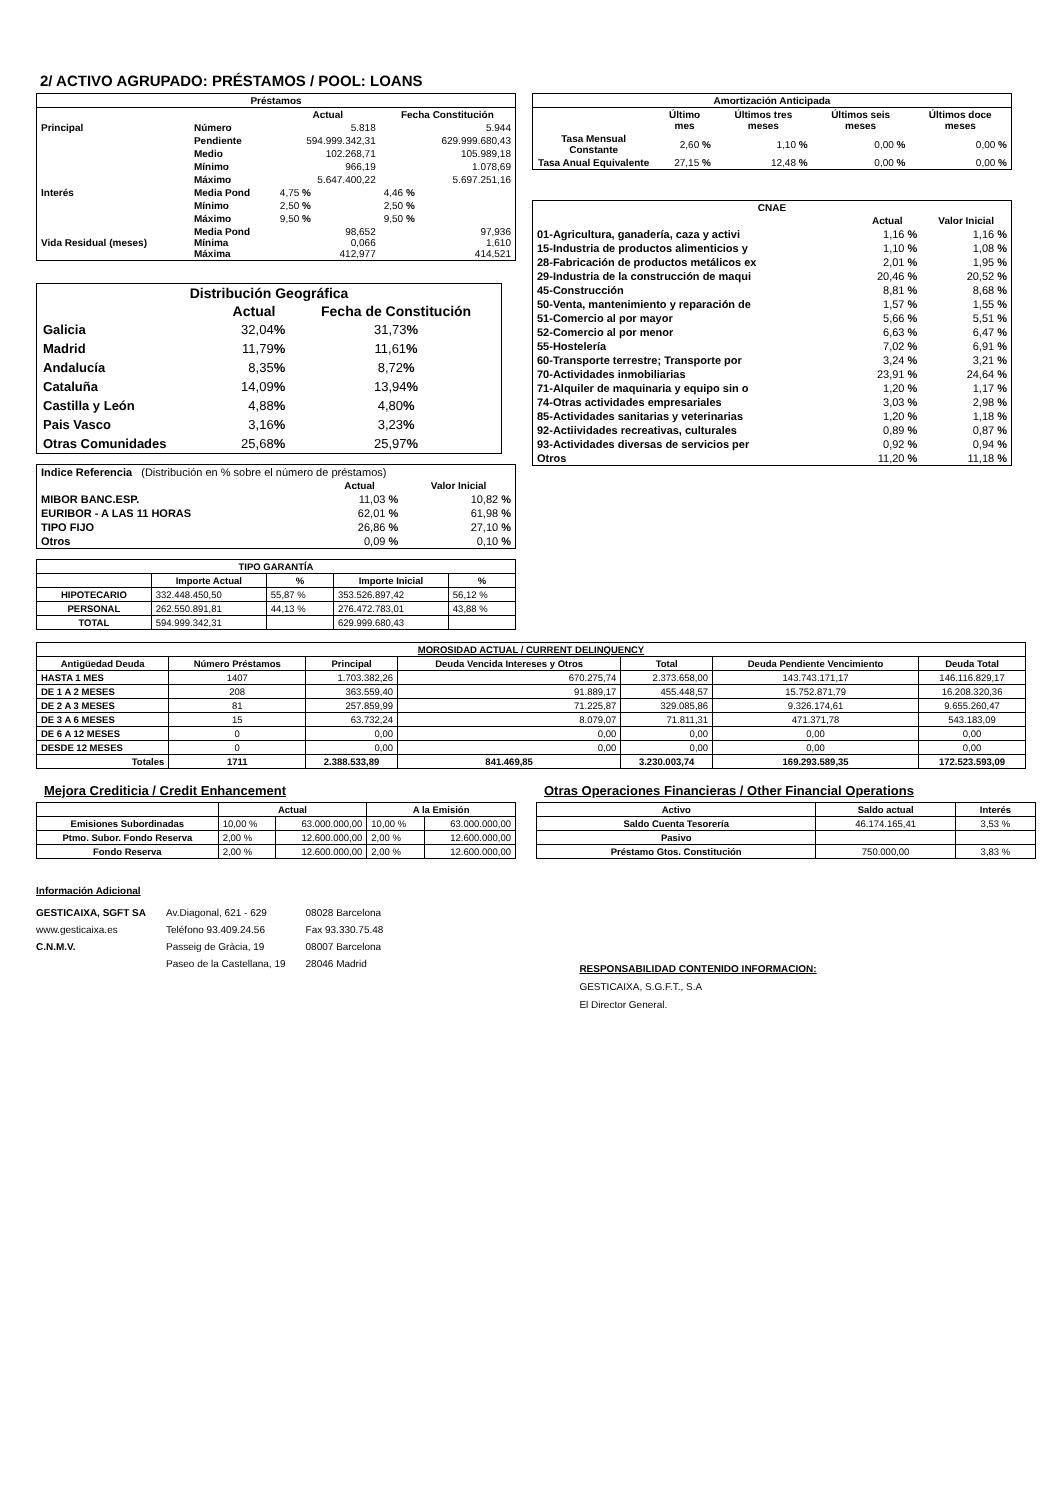2/ ACTIVO AGRUPADO: PRÉSTAMOS / POOL: LOANS
| Préstamos | | | |
| --- | --- | --- | --- |
| | | Actual | Fecha Constitución |
| Principal | Número | 5.818 | 5.944 |
| | Pendiente | 594.999.342,31 | 629.999.680,43 |
| | Medio | 102.268,71 | 105.989,18 |
| | Mínimo | 966,19 | 1.078,69 |
| | Máximo | 5.647.400,22 | 5.697.251,16 |
| Interés | Media Pond | 4,75 % | 4,46 % |
| | Mínimo | 2,50 % | 2,50 % |
| | Máximo | 9,50 % | 9,50 % |
| Vida Residual (meses) | Media Pond Mínima Máxima | 98,652 0,066 412,977 | 97,936 1,610 414,521 |
| Distribución Geográfica | | |
| --- | --- | --- |
| | Actual | Fecha de Constitución |
| Galicia | 32,04 % | 31,73 % |
| Madrid | 11,79 % | 11,61 % |
| Andalucía | 8,35 % | 8,72 % |
| Cataluña | 14,09 % | 13,94 % |
| Castilla y León | 4,88 % | 4,80 % |
| Pais Vasco | 3,16 % | 3,23 % |
| Otras Comunidades | 25,68 % | 25,97 % |
| Indice Referencia (Distribución en % sobre el número de préstamos) | | |
| | Actual | Valor Inicial |
| MIBOR BANC.ESP. | 11,03 % | 10,82 % |
| EURIBOR - A LAS 11 HORAS | 62,01 % | 61,98 % |
| TIPO FIJO | 26,86 % | 27,10 % |
| Otros | 0,09 % | 0,10 % |
| TIPO GARANTÍA | | | | |
| --- | --- | --- | --- | --- |
| | Importe Actual | % | Importe Inicial | % |
| HIPOTECARIO | 332.448.450,50 | 55,87 % | 353.526.897,42 | 56,12 % |
| PERSONAL | 262.550.891,81 | 44,13 % | 276.472.783,01 | 43,88 % |
| TOTAL | 594.999.342,31 | | 629.999.680,43 | |
| Amortización Anticipada | | | | |
| --- | --- | --- | --- | --- |
| | Último mes | Últimos tres meses | Últimos seis meses | Últimos doce meses |
| Tasa Mensual Constante | 2,60 % | 1,10 % | 0,00 % | 0,00 % |
| Tasa Anual Equivalente | 27,15 % | 12,48 % | 0,00 % | 0,00 % |
| CNAE | | |
| --- | --- | --- |
| | Actual | Valor Inicial |
| 01-Agricultura, ganadería, caza y activi | 1,16 % | 1,16 % |
| 15-Industria de productos alimenticios y | 1,10 % | 1,08 % |
| 28-Fabricación de productos metálicos ex | 2,01 % | 1,95 % |
| 29-Industria de la construcción de maqui | 20,46 % | 20,52 % |
| 45-Construcción | 8,81 % | 8,68 % |
| 50-Venta, mantenimiento y reparación de | 1,57 % | 1,55 % |
| 51-Comercio al por mayor | 5,66 % | 5,51 % |
| 52-Comercio al por menor | 6,63 % | 6,47 % |
| 55-Hostelería | 7,02 % | 6,91 % |
| 60-Transporte terrestre; Transporte por | 3,24 % | 3,21 % |
| 70-Actividades inmobiliarias | 23,91 % | 24,64 % |
| 71-Alquiler de maquinaria y equipo sin o | 1,20 % | 1,17 % |
| 74-Otras actividades empresariales | 3,03 % | 2,98 % |
| 85-Actividades sanitarias y veterinarias | 1,20 % | 1,18 % |
| 92-Actiividades recreativas, culturales | 0,89 % | 0,87 % |
| 93-Actividades diversas de servicios per | 0,92 % | 0,94 % |
| Otros | 11,20 % | 11,18 % |
| MOROSIDAD ACTUAL / CURRENT DELINQUENCY | | | | | | |
| --- | --- | --- | --- | --- | --- | --- |
| Antigüedad Deuda | Número Préstamos | Principal | Deuda Vencida Intereses y Otros | Total | Deuda Pendiente Vencimiento | Deuda Total |
| HASTA 1 MES | 1407 | 1.703.382,26 | 670.275,74 | 2.373.658,00 | 143.743.171,17 | 146.116.829,17 |
| DE 1 A 2 MESES | 208 | 363.559,40 | 91.889,17 | 455.448,57 | 15.752.871,79 | 16.208.320,36 |
| DE 2 A 3 MESES | 81 | 257.859,99 | 71.225,87 | 329.085,86 | 9.326.174,61 | 9.655.260,47 |
| DE 3 A 6 MESES | 15 | 63.732,24 | 8.079,07 | 71.811,31 | 471.371,78 | 543.183,09 |
| DE 6 A 12 MESES | 0 | 0,00 | 0,00 | 0,00 | 0,00 | 0,00 |
| DESDE 12 MESES | 0 | 0,00 | 0,00 | 0,00 | 0,00 | 0,00 |
| Totales | 1711 | 2.388.533,89 | 841.469,85 | 3.230.003,74 | 169.293.589,35 | 172.523.593,09 |
Mejora Crediticia / Credit Enhancement
| | Actual | | A la Emisión | |
| --- | --- | --- | --- | --- |
| Emisiones Subordinadas | 10,00 % | 63.000.000,00 | 10,00 % | 63.000.000,00 |
| Ptmo. Subor. Fondo Reserva | 2,00 % | 12.600.000,00 | 2,00 % | 12.600.000,00 |
| Fondo Reserva | 2,00 % | 12.600.000,00 | 2,00 % | 12.600.000,00 |
Otras Operaciones Financieras / Other Financial Operations
| Activo | Saldo actual | Interés |
| --- | --- | --- |
| Saldo Cuenta Tesorería | 46.174.165,41 | 3,53 % |
| Pasivo | | |
| Préstamo Gtos. Constitución | 750.000,00 | 3,83 % |
Información Adicional
| GESTICAIXA, SGFT SA | Av.Diagonal, 621 - 629 | 08028 Barcelona |
| www.gesticaixa.es | Teléfono 93.409.24.56 | Fax 93.330.75.48 |
| C.N.M.V. | Passeig de Gràcia, 19 | 08007 Barcelona |
| | Paseo de la Castellana, 19 | 28046 Madrid |
RESPONSABILIDAD CONTENIDO INFORMACION:
GESTICAIXA, S.G.F.T., S.A
El Director General.